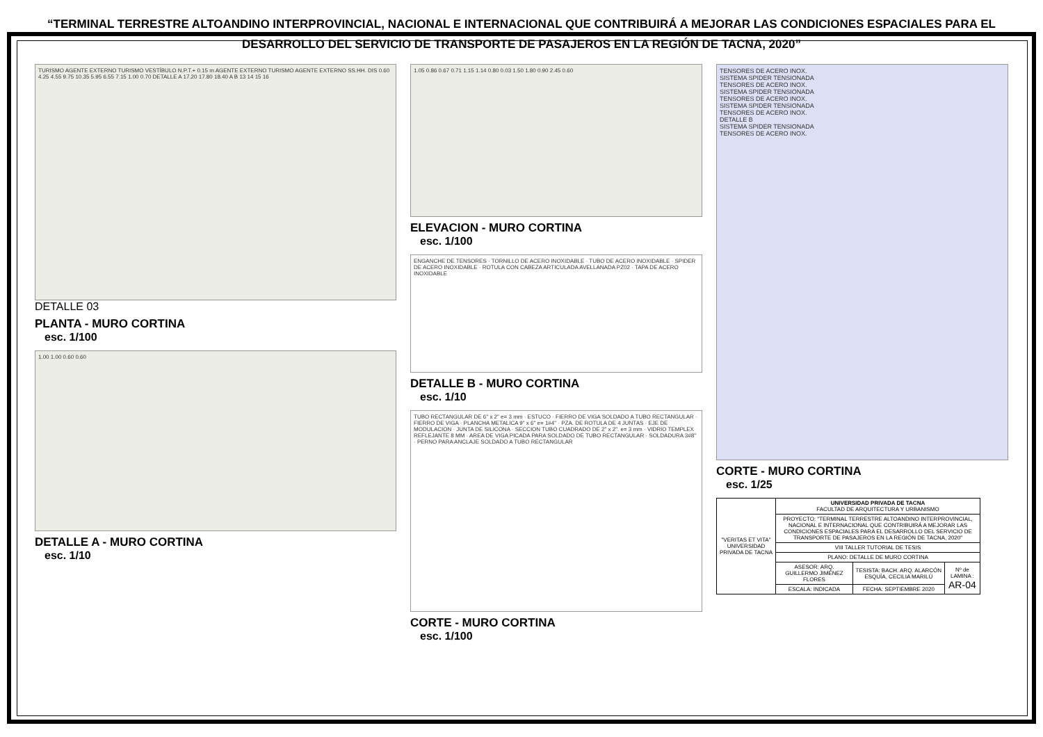“TERMINAL TERRESTRE ALTOANDINO INTERPROVINCIAL, NACIONAL E INTERNACIONAL QUE CONTRIBUIRÁ A MEJORAR LAS CONDICIONES ESPACIALES PARA EL
DESARROLLO DEL SERVICIO DE TRANSPORTE DE PASAJEROS EN LA REGIÓN DE TACNA, 2020”
TURISMO AGENTE EXTERNO TURISMO VESTÍBULO N.P.T.+ 0.15 m AGENTE EXTERNO TURISMO AGENTE EXTERNO SS.HH. DIS 0.60 4.25 4.55 9.75 10.35 5.95 6.55 7.15 1.00 0.70 DETALLE A 17.20 17.80 18.40 A B 13 14 15 16
DETALLE 03
PLANTA - MURO CORTINA
esc. 1/100
1.00 1.00 0.60 0.60
DETALLE A - MURO CORTINA
esc. 1/10
1.05 0.86 0.67 0.71 1.15 1.14 0.80 0.03 1.50 1.80 0.90 2.45 0.60
ELEVACION - MURO CORTINA
esc. 1/100
ENGANCHE DE TENSORES · TORNILLO DE ACERO INOXIDABLE · TUBO DE ACERO INOXIDABLE · SPIDER DE ACERO INOXIDABLE · ROTULA CON CABEZA ARTICULADA AVELLANADA PZ02 · TAPA DE ACERO INOXIDABLE
DETALLE B - MURO CORTINA
esc. 1/10
TUBO RECTANGULAR DE 6" x 2" e= 3 mm · ESTUCO · FIERRO DE VIGA SOLDADO A TUBO RECTANGULAR · FIERRO DE VIGA · PLANCHA METALICA 9" x 6" e= 1#4" · PZA. DE ROTULA DE 4 JUNTAS · EJE DE MODULACION · JUNTA DE SILICONA · SECCION TUBO CUADRADO DE 2" x 2". e= 3 mm · VIDRIO TEMPLEX REFLEJANTE 8 MM · AREA DE VIGA PICADA PARA SOLDADO DE TUBO RECTANGULAR · SOLDADURA 3#8" · PERNO PARA ANCLAJE SOLDADO A TUBO RECTANGULAR
CORTE - MURO CORTINA
esc. 1/100
TENSORES DE ACERO INOX.
SISTEMA SPIDER TENSIONADA
TENSORES DE ACERO INOX.
SISTEMA SPIDER TENSIONADA
TENSORES DE ACERO INOX.
SISTEMA SPIDER TENSIONADA
TENSORES DE ACERO INOX.
DETALLE B
SISTEMA SPIDER TENSIONADA
TENSORES DE ACERO INOX.
CORTE - MURO CORTINA
esc. 1/25
| "VERITAS ET VITA" UNIVERSIDAD PRIVADA DE TACNA | UNIVERSIDAD PRIVADA DE TACNA FACULTAD DE ARQUITECTURA Y URBANISMO | | |
| | PROYECTO: "TERMINAL TERRESTRE ALTOANDINO INTERPROVINCIAL, NACIONAL E INTERNACIONAL QUE CONTRIBUIRÁ A MEJORAR LAS CONDICIONES ESPACIALES PARA EL DESARROLLO DEL SERVICIO DE TRANSPORTE DE PASAJEROS EN LA REGIÓN DE TACNA, 2020" | | |
| | VIII TALLER TUTORIAL DE TESIS | | |
| | PLANO: DETALLE DE MURO CORTINA | | |
| | ASESOR: ARQ. GUILLERMO JIMÉNEZ FLORES | TESISTA: BACH. ARQ. ALARCÓN ESQUÍA, CECILIA MARILÚ | Nº de LAMINA : AR-04 |
| | ESCALA: INDICADA | FECHA: SEPTIEMBRE 2020 | |